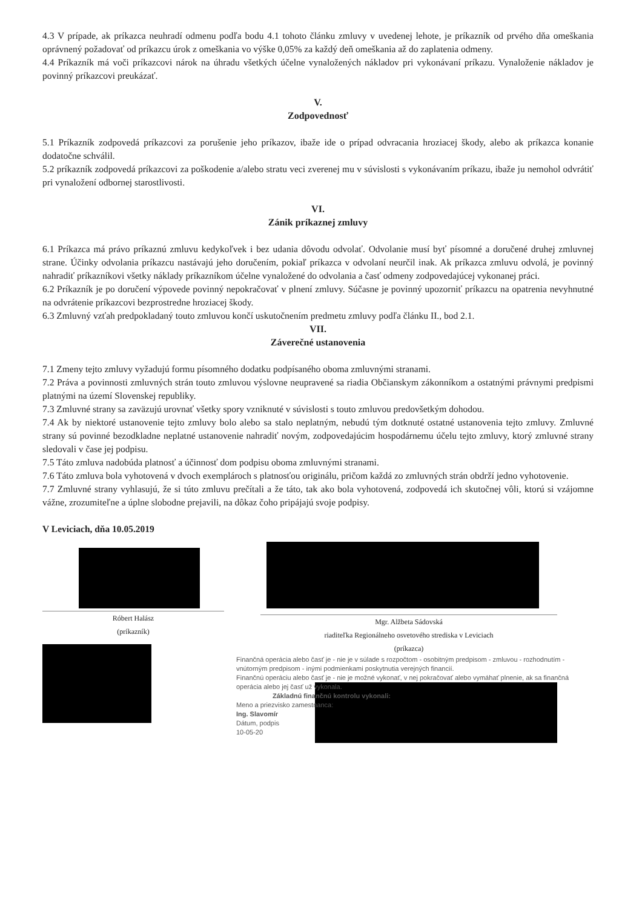4.3 V prípade, ak príkazca neuhradí odmenu podľa bodu 4.1 tohoto článku zmluvy v uvedenej lehote, je príkazník od prvého dňa omeškania oprávnený požadovať od príkazcu úrok z omeškania vo výške 0,05% za každý deň omeškania až do zaplatenia odmeny.
4.4 Príkazník má voči príkazcovi nárok na úhradu všetkých účelne vynaložených nákladov pri vykonávaní príkazu. Vynaloženie nákladov je povinný príkazcovi preukázať.
V.
Zodpovednosť
5.1 Príkazník zodpovedá príkazcovi za porušenie jeho príkazov, ibaže ide o prípad odvracania hroziacej škody, alebo ak príkazca konanie dodatočne schválil.
5.2 príkazník zodpovedá príkazcovi za poškodenie a/alebo stratu veci zverenej mu v súvislosti s vykonávaním príkazu, ibaže ju nemohol odvrátiť pri vynaložení odbornej starostlivosti.
VI.
Zánik príkaznej zmluvy
6.1 Príkazca má právo príkaznú zmluvu kedykoľvek i bez udania dôvodu odvolať. Odvolanie musí byť písomné a doručené druhej zmluvnej strane. Účinky odvolania príkazcu nastávajú jeho doručením, pokiaľ príkazca v odvolaní neurčil inak. Ak príkazca zmluvu odvolá, je povinný nahradiť príkazníkovi všetky náklady príkazníkom účelne vynaložené do odvolania a časť odmeny zodpovedajúcej vykonanej práci.
6.2 Príkazník je po doručení výpovede povinný nepokračovať v plnení zmluvy. Súčasne je povinný upozorniť príkazcu na opatrenia nevyhnutné na odvrátenie príkazcovi bezprostredne hroziacej škody.
6.3 Zmluvný vzťah predpokladaný touto zmluvou končí uskutočnením predmetu zmluvy podľa článku II., bod 2.1.
VII.
Záverečné ustanovenia
7.1 Zmeny tejto zmluvy vyžadujú formu písomného dodatku podpísaného oboma zmluvnými stranami.
7.2 Práva a povinnosti zmluvných strán touto zmluvou výslovne neupravené sa riadia Občianskym zákonníkom a ostatnými právnymi predpismi platnými na území Slovenskej republiky.
7.3 Zmluvné strany sa zaväzujú urovnať všetky spory vzniknuté v súvislosti s touto zmluvou predovšetkým dohodou.
7.4 Ak by niektoré ustanovenie tejto zmluvy bolo alebo sa stalo neplatným, nebudú tým dotknuté ostatné ustanovenia tejto zmluvy. Zmluvné strany sú povinné bezodkladne neplatné ustanovenie nahradiť novým, zodpovedajúcim hospodárnemu účelu tejto zmluvy, ktorý zmluvné strany sledovali v čase jej podpisu.
7.5 Táto zmluva nadobúda platnosť a účinnosť dom podpisu oboma zmluvnými stranami.
7.6 Táto zmluva bola vyhotovená v dvoch exemplároch s platnosťou originálu, pričom každá zo zmluvných strán obdrží jedno vyhotovenie.
7.7 Zmluvné strany vyhlasujú, že si túto zmluvu prečítali a že táto, tak ako bola vyhotovená, zodpovedá ich skutočnej vôli, ktorú si vzájomne vážne, zrozumiteľne a úplne slobodne prejavili, na dôkaz čoho pripájajú svoje podpisy.
V Leviciach, dňa 10.05.2019
Róbert Halász
(príkazník)
Mgr. Alžbeta Sádovská
riaditeľka Regionálneho osvetového strediska v Leviciach
(príkazca)
Finančná operácia alebo časť je - nie je v súlade s rozpočtom - osobitným predpisom - zmluvou - rozhodnutím - vnútorným predpisom - inými podmienkami poskytnutia verejných financií.
Finančnú operáciu alebo časť je - nie je možné vykonať, v nej pokračovať alebo vymáhať plnenie, ak sa finančná operácia alebo jej časť už vykonala.
Základnú finančnú kontrolu vykonali:
Meno a priezvisko zamestnanca:
Ing. Slavomír
Dátum, podpis
10-05-20